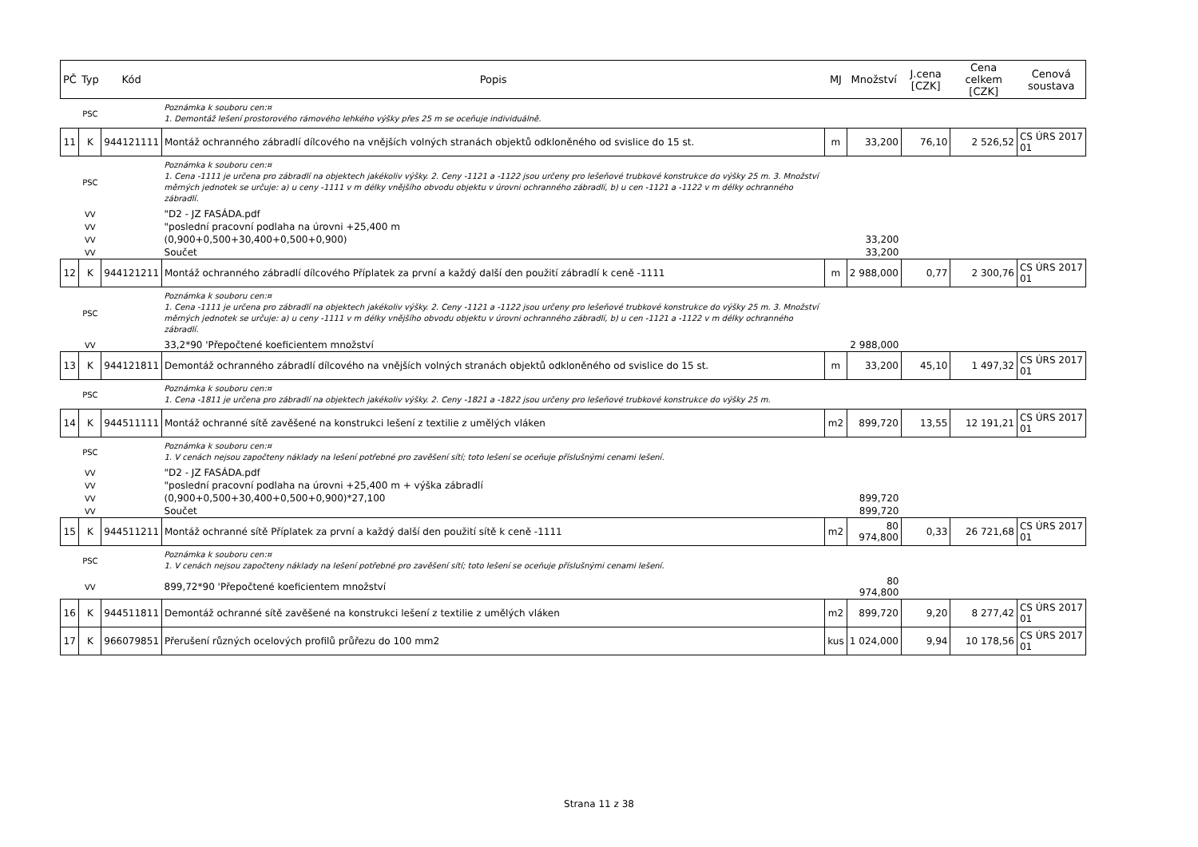| PČ | Typ | Kód | Popis | MJ | Množství | J.cena [CZK] | Cena celkem [CZK] | Cenová soustava |
| --- | --- | --- | --- | --- | --- | --- | --- | --- |
| | PSC | | Poznámka k souboru cen:¤ 1. Demontáž lešení prostorového rámového lehkého výšky přes 25 m se oceňuje individuálně. | | | | | |
| 11 | K | 944121111 | Montáž ochranného zábradlí dílcového na vnějších volných stranách objektů odkloněného od svislice do 15 st. | m | 33,200 | 76,10 | 2 526,52 | CS ÚRS 2017 01 |
| | PSC | | Poznámka k souboru cen:¤ 1. Cena -1111 je určena pro zábradlí na objektech jakékoliv výšky. 2. Ceny -1121 a -1122 jsou určeny pro lešeňové trubkové konstrukce do výšky 25 m. 3. Množství měrných jednotek se určuje: a) u ceny -1111 v m délky vnějšího obvodu objektu v úrovni ochranného zábradlí, b) u cen -1121 a -1122 v m délky ochranného zábradlí. | | | | | |
| | VV | | "D2 - JZ FASÁDA.pdf | | | | | |
| | VV | | "poslední pracovní podlaha na úrovni +25,400 m | | | | | |
| | VV | | (0,900+0,500+30,400+0,500+0,900) | | 33,200 | | | |
| | VV | | Součet | | 33,200 | | | |
| 12 | K | 944121211 | Montáž ochranného zábradlí dílcového Příplatek za první a každý další den použití zábradlí k ceně -1111 | m | 2 988,000 | 0,77 | 2 300,76 | CS ÚRS 2017 01 |
| | PSC | | Poznámka k souboru cen:¤ 1. Cena -1111 je určena pro zábradlí na objektech jakékoliv výšky. 2. Ceny -1121 a -1122 jsou určeny pro lešeňové trubkové konstrukce do výšky 25 m. 3. Množství měrných jednotek se určuje: a) u ceny -1111 v m délky vnějšího obvodu objektu v úrovni ochranného zábradlí, b) u cen -1121 a -1122 v m délky ochranného zábradlí. | | | | | |
| | VV | | 33,2*90 'Přepočtené koeficientem množství | | 2 988,000 | | | |
| 13 | K | 944121811 | Demontáž ochranného zábradlí dílcového na vnějších volných stranách objektů odkloněného od svislice do 15 st. | m | 33,200 | 45,10 | 1 497,32 | CS ÚRS 2017 01 |
| | PSC | | Poznámka k souboru cen:¤ 1. Cena -1811 je určena pro zábradlí na objektech jakékoliv výšky. 2. Ceny -1821 a -1822 jsou určeny pro lešeňové trubkové konstrukce do výšky 25 m. | | | | | |
| 14 | K | 944511111 | Montáž ochranné sítě zavěšené na konstrukci lešení z textilie z umělých vláken | m2 | 899,720 | 13,55 | 12 191,21 | CS ÚRS 2017 01 |
| | PSC | | Poznámka k souboru cen:¤ 1. V cenách nejsou započteny náklady na lešení potřebné pro zavěšení sítí; toto lešení se oceňuje příslušnými cenami lešení. | | | | | |
| | VV | | "D2 - JZ FASÁDA.pdf | | | | | |
| | VV | | "poslední pracovní podlaha na úrovni +25,400 m + výška zábradlí | | | | | |
| | VV | | (0,900+0,500+30,400+0,500+0,900)*27,100 | | 899,720 | | | |
| | VV | | Součet | | 899,720 | | | |
| 15 | K | 944511211 | Montáž ochranné sítě Příplatek za první a každý další den použití sítě k ceně -1111 | m2 | 80 974,800 | 0,33 | 26 721,68 | CS ÚRS 2017 01 |
| | PSC | | Poznámka k souboru cen:¤ 1. V cenách nejsou započteny náklady na lešení potřebné pro zavěšení sítí; toto lešení se oceňuje příslušnými cenami lešení. | | | | | |
| | VV | | 899,72*90 'Přepočtené koeficientem množství | | 80 974,800 | | | |
| 16 | K | 944511811 | Demontáž ochranné sítě zavěšené na konstrukci lešení z textilie z umělých vláken | m2 | 899,720 | 9,20 | 8 277,42 | CS ÚRS 2017 01 |
| 17 | K | 966079851 | Přerušení různých ocelových profilů průřezu do 100 mm2 | kus | 1 024,000 | 9,94 | 10 178,56 | CS ÚRS 2017 01 |
Strana 11 z 38